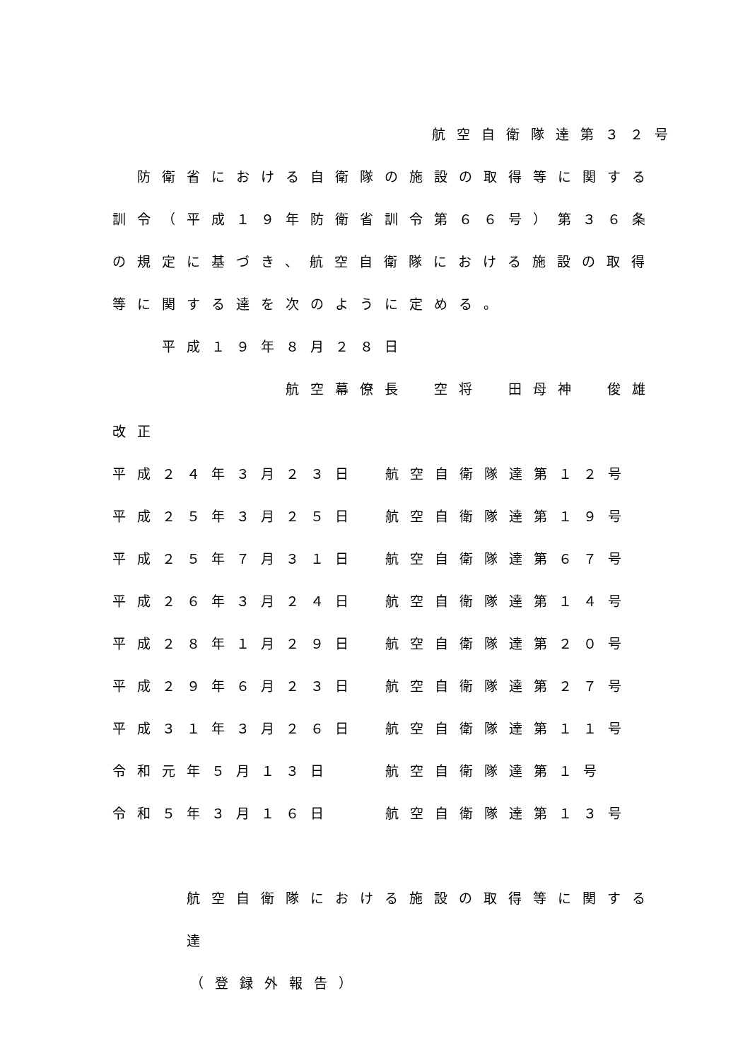航空自衛隊達第３２号
　防衛省における自衛隊の施設の取得等に関する訓令（平成１９年防衛省訓令第６６号）第３６条の規定に基づき、航空自衛隊における施設の取得等に関する達を次のように定める。
平成１９年８月２８日
航空幕僚長　空将　田母神　俊雄
改正
平成２４年３月２３日 航空自衛隊達第１２号
平成２５年３月２５日 航空自衛隊達第１９号
平成２５年７月３１日 航空自衛隊達第６７号
平成２６年３月２４日 航空自衛隊達第１４号
平成２８年１月２９日 航空自衛隊達第２０号
平成２９年６月２３日 航空自衛隊達第２７号
平成３１年３月２６日 航空自衛隊達第１１号
令和元年５月１３日 航空自衛隊達第１号
令和５年３月１６日 航空自衛隊達第１３号
航空自衛隊における施設の取得等に関する達
（登録外報告）